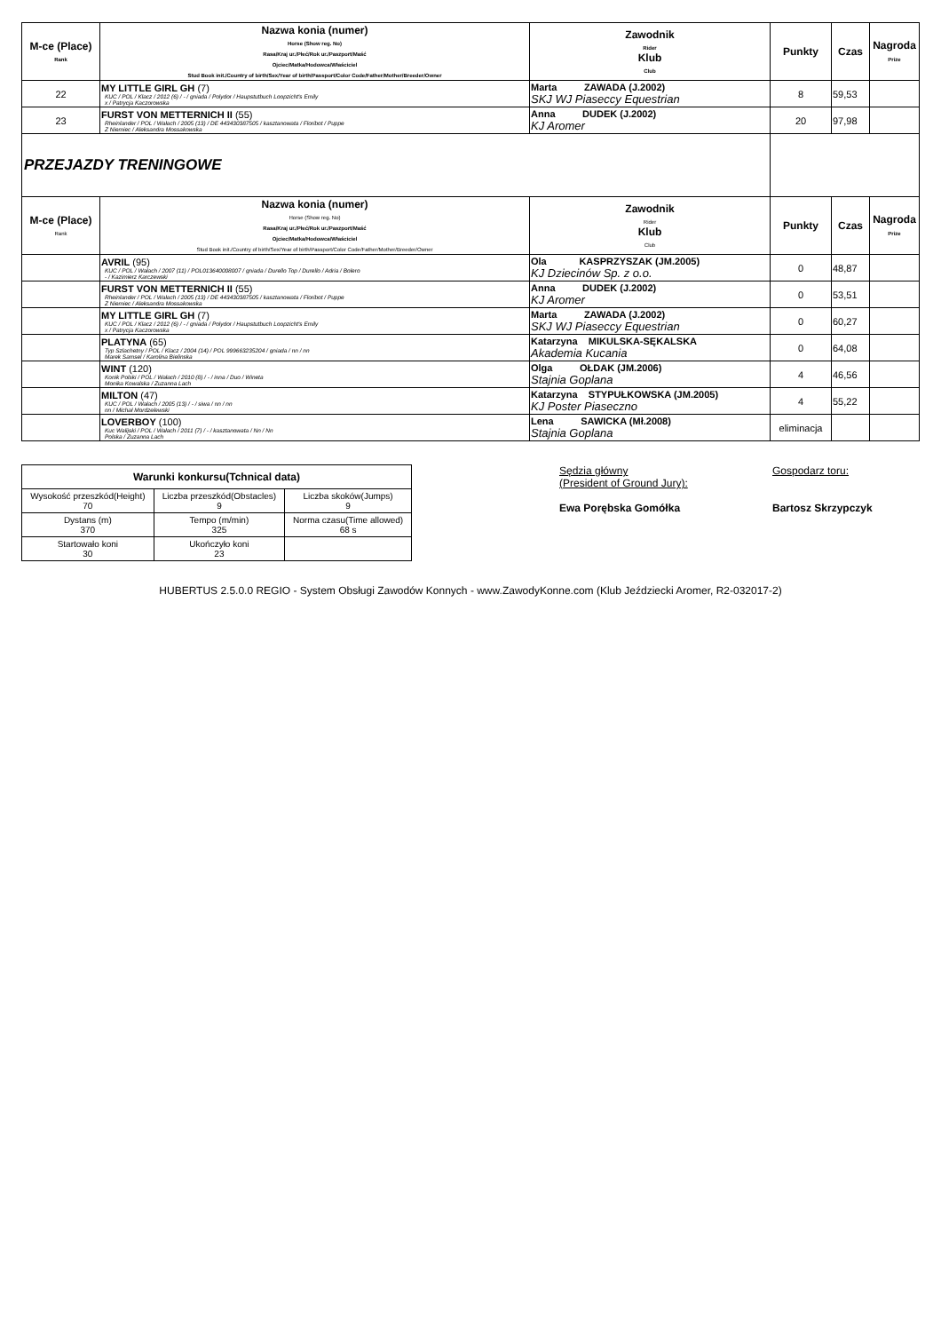| M-ce (Place) Rank | Nazwa konia (numer) Horse (Show reg. No) Rasa/Kraj ur./Płeć/Rok ur./Paszport/Maść Ojciec/Matka/Hodowca/Właściciel Stud Book init./Country of birth/Sex/Year of birth/Passport/Color Code/Father/Mother/Breeder/Owner | Zawodnik Rider Klub Club | Punkty | Czas | Nagroda Prize |
| --- | --- | --- | --- | --- | --- |
| 22 | MY LITTLE GIRL GH (7) KUC / POL / Klacz / 2012 (6) / - / gniada / Polydor / Haupstutbuch Loopzicht's Emily x / Patrycja Kaczorowska | Marta ZAWADA (J.2002) SKJ WJ Piaseccy Equestrian | 8 | 59,53 | |
| 23 | FURST VON METTERNICH II (55) Rheinlander / POL / Wałach / 2005 (13) / DE 443430387505 / kasztanowata / Floribot / Puppe Z Niemiec / Aleksandra Mossakowska | Anna DUDEK (J.2002) KJ Aromer | 20 | 97,98 | |
| PRZEJAZDY TRENINGOWE | | | | | |
| M-ce (Place) Rank | Nazwa konia (numer) Horse (Show reg. No) Rasa/Kraj ur./Płeć/Rok ur./Paszport/Maść Ojciec/Matka/Hodowca/Właściciel Stud Book init./Country of birth/Sex/Year of birth/Passport/Color Code/Father/Mother/Breeder/Owner | Zawodnik Rider Klub Club | Punkty | Czas | Nagroda Prize |
| | AVRIL (95) KUC / POL / Wałach / 2007 (11) / POL013640008007 / gniada / Durello Top / Durello / Adria / Bolero - / Kazimierz Karczewski | Ola KASPRZYSZAK (JM.2005) KJ Dziecinów Sp. z o.o. | 0 | 48,87 | |
| | FURST VON METTERNICH II (55) Rheinlander / POL / Wałach / 2005 (13) / DE 443430387505 / kasztanowata / Floribot / Puppe Z Niemiec / Aleksandra Mossakowska | Anna DUDEK (J.2002) KJ Aromer | 0 | 53,51 | |
| | MY LITTLE GIRL GH (7) KUC / POL / Klacz / 2012 (6) / - / gniada / Polydor / Haupstutbuch Loopzicht's Emily x / Patrycja Kaczorowska | Marta ZAWADA (J.2002) SKJ WJ Piaseccy Equestrian | 0 | 60,27 | |
| | PLATYNA (65) Typ Szlachetny / POL / Klacz / 2004 (14) / POL 999663235204 / gniada / nn / nn Marek Samsel / Karolina Bielinska | Katarzyna MIKULSKA-SĘKALSKA Akademia Kucania | 0 | 64,08 | |
| | WINT (120) Konik Polski / POL / Wałach / 2010 (8) / - / inna / Duo / Wineta Monika Kowalska / Zuzanna Lach | Olga OŁDAK (JM.2006) Stajnia Goplana | 4 | 46,56 | |
| | MILTON (47) KUC / POL / Wałach / 2005 (13) / - / siwa / nn / nn nn / Michał Mordzelewski | Katarzyna STYPUŁKOWSKA (JM.2005) KJ Poster Piaseczno | 4 | 55,22 | |
| | LOVERBOY (100) Kuc Walijski / POL / Wałach / 2011 (7) / - / kasztanowata / Nn / Nn Polska / Zuzanna Lach | Lena SAWICKA (Mł.2008) Stajnia Goplana | eliminacja | | |
| Warunki konkursu(Tchnical data) | | |
| Wysokość przeszkód(Height) 70 | Liczba przeszkód(Obstacles) 9 | Liczba skoków(Jumps) 9 |
| Dystans (m) 370 | Tempo (m/min) 325 | Norma czasu(Time allowed) 68 s |
| Startowało koni 30 | Ukończyło koni 23 | |
Sędzia główny
(President of Ground Jury):
Ewa Porębska Gomółka
Gospodarz toru:
Bartosz Skrzypczyk
HUBERTUS 2.5.0.0 REGIO - System Obsługi Zawodów Konnych - www.ZawodyKonne.com (Klub Jeździecki Aromer, R2-032017-2)